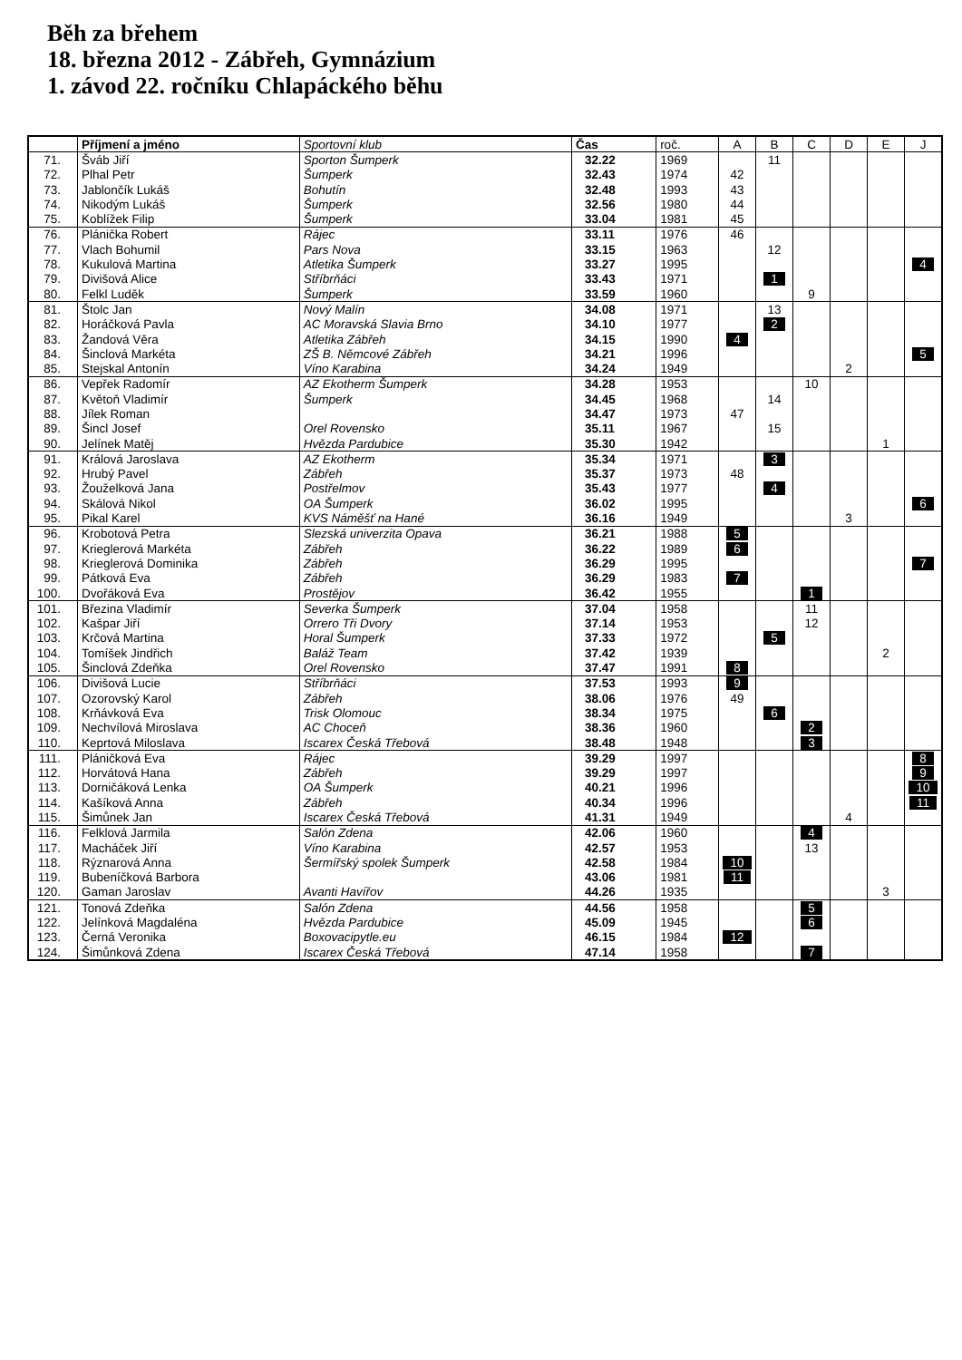Běh za břehem
18. března 2012 - Zábřeh, Gymnázium
1. závod 22. ročníku Chlapáckého běhu
| | Příjmení a jméno | Sportovní klub | Čas | roč. | A | B | C | D | E | J |
| --- | --- | --- | --- | --- | --- | --- | --- | --- | --- | --- |
| 71. | Šváb Jiří | Sporton Šumperk | 32.22 | 1969 | | 11 | | | | |
| 72. | Plhal Petr | Šumperk | 32.43 | 1974 | 42 | | | | | |
| 73. | Jablončík Lukáš | Bohutín | 32.48 | 1993 | 43 | | | | | |
| 74. | Nikodým Lukáš | Šumperk | 32.56 | 1980 | 44 | | | | | |
| 75. | Koblížek Filip | Šumperk | 33.04 | 1981 | 45 | | | | | |
| 76. | Plánička Robert | Rájec | 33.11 | 1976 | 46 | | | | | |
| 77. | Vlach Bohumil | Pars Nova | 33.15 | 1963 | | 12 | | | | |
| 78. | Kukulová Martina | Atletika Šumperk | 33.27 | 1995 | | | | | | 4 |
| 79. | Divišová Alice | Stříbrňáci | 33.43 | 1971 | | 1 | | | | |
| 80. | Felkl Luděk | Šumperk | 33.59 | 1960 | | | 9 | | | |
| 81. | Štolc Jan | Nový Malín | 34.08 | 1971 | | 13 | | | | |
| 82. | Horáčková Pavla | AC Moravská Slavia Brno | 34.10 | 1977 | | 2 | | | | |
| 83. | Žandová Věra | Atletika Zábřeh | 34.15 | 1990 | 4 | | | | | |
| 84. | Šinclová Markéta | ZŠ B. Němcové Zábřeh | 34.21 | 1996 | | | | | | 5 |
| 85. | Stejskal Antonín | Víno Karabina | 34.24 | 1949 | | | | 2 | | |
| 86. | Vepřek Radomír | AZ Ekotherm Šumperk | 34.28 | 1953 | | | 10 | | | |
| 87. | Květoň Vladimír | Šumperk | 34.45 | 1968 | | 14 | | | | |
| 88. | Jílek Roman | | 34.47 | 1973 | 47 | | | | | |
| 89. | Šincl Josef | Orel Rovensko | 35.11 | 1967 | | 15 | | | | |
| 90. | Jelínek Matěj | Hvězda Pardubice | 35.30 | 1942 | | | | | 1 | |
| 91. | Králová Jaroslava | AZ Ekotherm | 35.34 | 1971 | | 3 | | | | |
| 92. | Hrubý Pavel | Zábřeh | 35.37 | 1973 | 48 | | | | | |
| 93. | Žouželková Jana | Postřelmov | 35.43 | 1977 | | 4 | | | | |
| 94. | Skálová Nikol | OA Šumperk | 36.02 | 1995 | | | | | | 6 |
| 95. | Pikal Karel | KVS Náměšť na Hané | 36.16 | 1949 | | | | 3 | | |
| 96. | Krobotová Petra | Slezská univerzita Opava | 36.21 | 1988 | 5 | | | | | |
| 97. | Krieglerová Markéta | Zábřeh | 36.22 | 1989 | 6 | | | | | |
| 98. | Krieglerová Dominika | Zábřeh | 36.29 | 1995 | | | | | | 7 |
| 99. | Pátková Eva | Zábřeh | 36.29 | 1983 | 7 | | | | | |
| 100. | Dvořáková Eva | Prostějov | 36.42 | 1955 | | | 1 | | | |
| 101. | Březina Vladimír | Severka Šumperk | 37.04 | 1958 | | | 11 | | | |
| 102. | Kašpar Jiří | Orrero Tři Dvory | 37.14 | 1953 | | | 12 | | | |
| 103. | Krčová Martina | Horal Šumperk | 37.33 | 1972 | | 5 | | | | |
| 104. | Tomíšek Jindřich | Baláž Team | 37.42 | 1939 | | | | | 2 | |
| 105. | Šinclová Zdeňka | Orel Rovensko | 37.47 | 1991 | 8 | | | | | |
| 106. | Divišová Lucie | Stříbrňáci | 37.53 | 1993 | 9 | | | | | |
| 107. | Ozorovský Karol | Zábřeh | 38.06 | 1976 | 49 | | | | | |
| 108. | Krňávková Eva | Trisk Olomouc | 38.34 | 1975 | | 6 | | | | |
| 109. | Nechvílová Miroslava | AC Choceň | 38.36 | 1960 | | | 2 | | | |
| 110. | Keprtová Miloslava | Iscarex Česká Třebová | 38.48 | 1948 | | | 3 | | | |
| 111. | Pláničková Eva | Rájec | 39.29 | 1997 | | | | | | 8 |
| 112. | Horvátová Hana | Zábřeh | 39.29 | 1997 | | | | | | 9 |
| 113. | Dorničáková Lenka | OA Šumperk | 40.21 | 1996 | | | | | | 10 |
| 114. | Kašíková Anna | Zábřeh | 40.34 | 1996 | | | | | | 11 |
| 115. | Šimůnek Jan | Iscarex Česká Třebová | 41.31 | 1949 | | | | 4 | | |
| 116. | Felklová Jarmila | Salón Zdena | 42.06 | 1960 | | | 4 | | | |
| 117. | Macháček Jiří | Víno Karabina | 42.57 | 1953 | | | 13 | | | |
| 118. | Rýznarová Anna | Šermířský spolek Šumperk | 42.58 | 1984 | 10 | | | | | |
| 119. | Bubeníčková Barbora | | 43.06 | 1981 | 11 | | | | | |
| 120. | Gaman Jaroslav | Avanti Havířov | 44.26 | 1935 | | | | | 3 | |
| 121. | Tonová Zdeňka | Salón Zdena | 44.56 | 1958 | | | 5 | | | |
| 122. | Jelínková Magdaléna | Hvězda Pardubice | 45.09 | 1945 | | | 6 | | | |
| 123. | Černá Veronika | Boxovacipytle.eu | 46.15 | 1984 | 12 | | | | | |
| 124. | Šimůnková Zdena | Iscarex Česká Třebová | 47.14 | 1958 | | | 7 | | | |